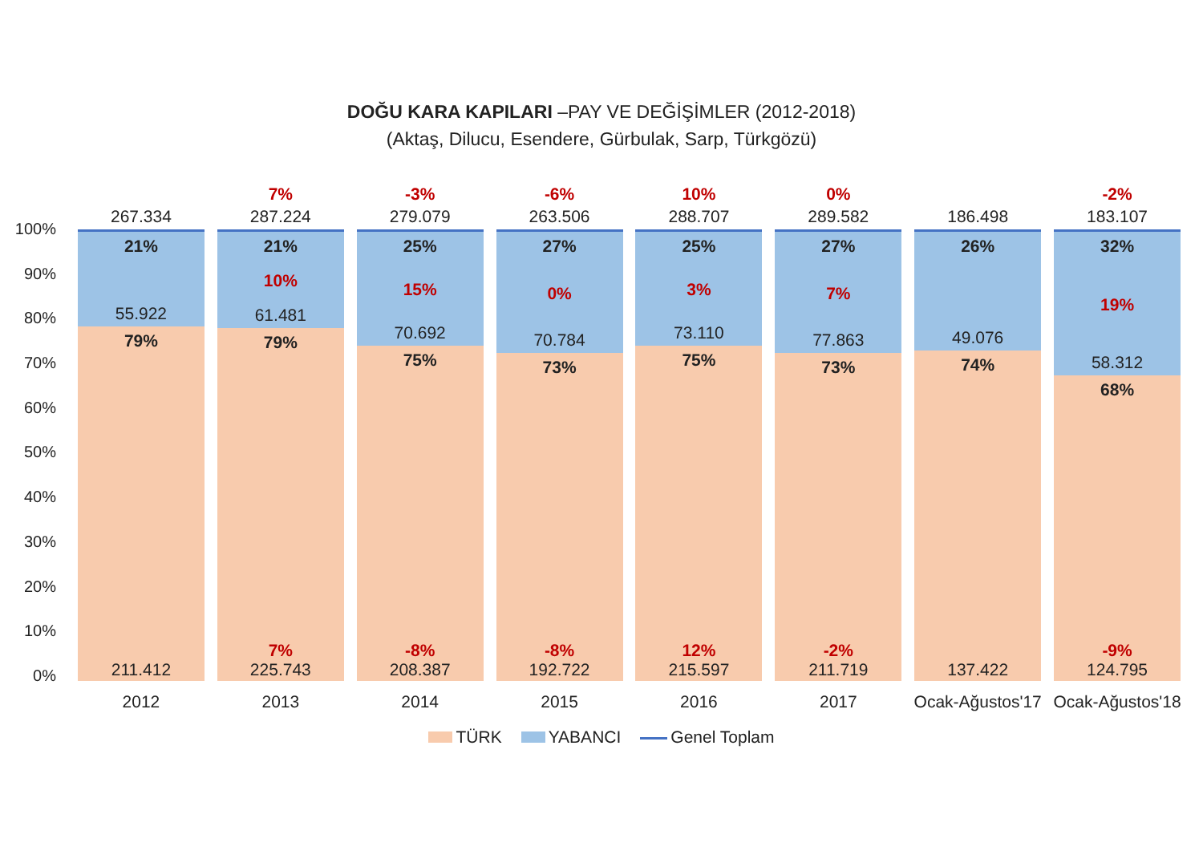DOĞU KARA KAPILARI –PAY VE DEĞİŞİMLER (2012-2018)
(Aktaş, Dilucu, Esendere, Gürbulak, Sarp, Türkgözü)
100%
90%
80%
70%
60%
50%
40%
30%
20%
10%
0%
267.334
21%
55.922
79%
211.412
2012
7%
287.224
21%
10%
61.481
79%
7%
225.743
2013
-3%
279.079
25%
15%
70.692
75%
-8%
208.387
2014
-6%
263.506
27%
0%
70.784
73%
-8%
192.722
2015
10%
288.707
25%
3%
73.110
75%
12%
215.597
2016
0%
289.582
27%
7%
77.863
73%
-2%
211.719
2017
186.498
26%
49.076
74%
137.422
Ocak-Ağustos'17
-2%
183.107
32%
19%
58.312
68%
-9%
124.795
Ocak-Ağustos'18
TÜRK YABANCI Genel Toplam